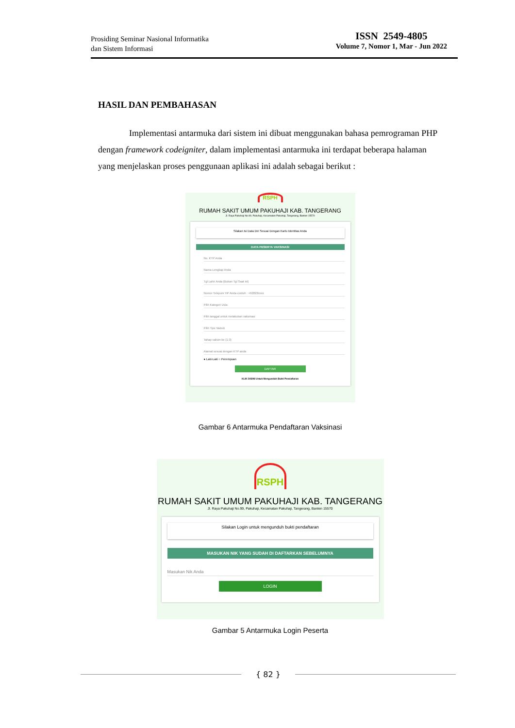Prosiding Seminar Nasional Informatika
dan Sistem Informasi
ISSN 2549-4805
Volume 7, Nomor 1, Mar - Jun 2022
HASIL DAN PEMBAHASAN
Implementasi antarmuka dari sistem ini dibuat menggunakan bahasa pemrograman PHP dengan framework codeigniter, dalam implementasi antarmuka ini terdapat beberapa halaman yang menjelaskan proses penggunaan aplikasi ini adalah sebagai berikut :
RSPH
RUMAH SAKIT UMUM PAKUHAJI KAB. TANGERANG
Jl. Raya Pakuhaji No.99, Pakuhaji, Kecamatan Pakuhaji, Tangerang, Banten 15570
Silakan Isi Data Diri Sesuai Dengan Kartu Identitas Anda
DATA PESERTA VAKSINASI
No. KTP Anda
Nama Lengkap Anda
Tgl Lahir Anda (Bukan Tgl Saat ini)
Nomor Telepon/ HP Anda contoh : +62822xxxx
Pilih Kategori Usia
Pilih tanggal untuk melakukan vaksinasi
Pilih Tipe Vaksin
Tahap vaksin ke (1-3)
Alamat sesuai dengan KTP anda
● Laki-Laki ○ Perempuan
DAFTAR
KLIK DISINI Untuk Mengunduh Bukti Pendaftaran
Gambar 6 Antarmuka Pendaftaran Vaksinasi
RSPH
RUMAH SAKIT UMUM PAKUHAJI KAB. TANGERANG
Jl. Raya Pakuhaji No.99, Pakuhaji, Kecamatan Pakuhaji, Tangerang, Banten 15570
Silakan Login untuk mengunduh bukti pendaftaran
MASUKAN NIK YANG SUDAH DI DAFTARKAN SEBELUMNYA
Masukan Nik Anda
LOGIN
Gambar 5 Antarmuka Login Peserta
{ 82 }